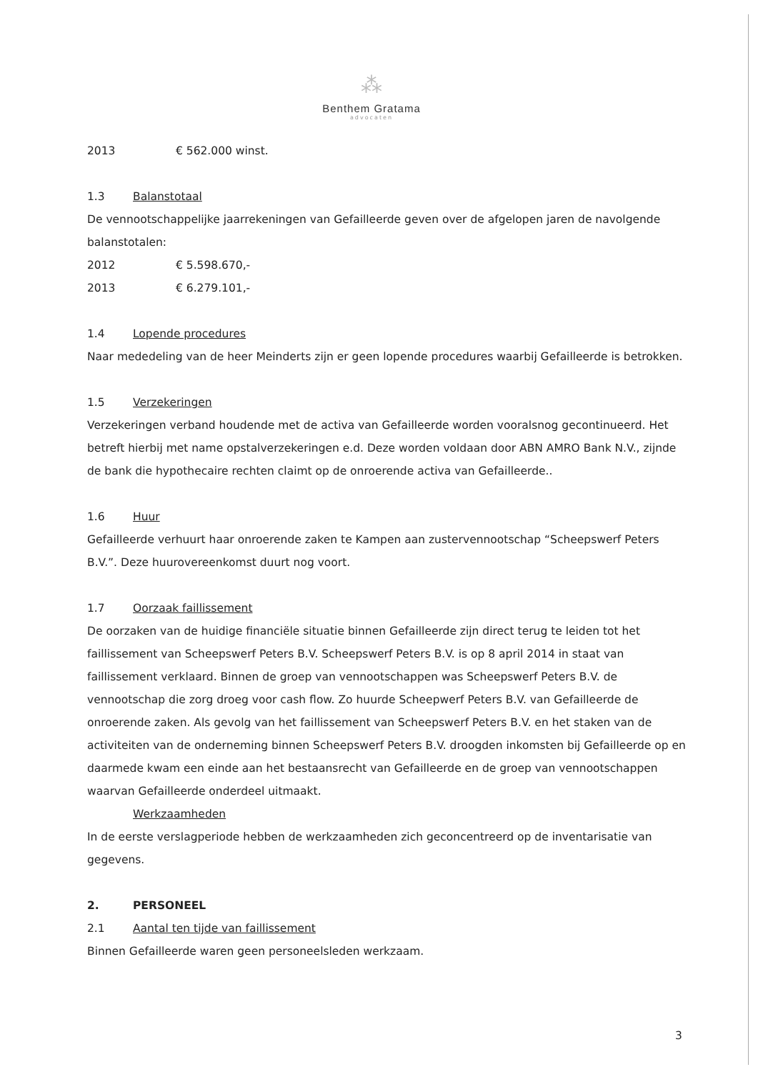⁂
Benthem Gratama
advocaten
2013 € 562.000 winst.
1.3 Balanstotaal
De vennootschappelijke jaarrekeningen van Gefailleerde geven over de afgelopen jaren de navolgende balanstotalen:
2012 € 5.598.670,-
2013 € 6.279.101,-
1.4 Lopende procedures
Naar mededeling van de heer Meinderts zijn er geen lopende procedures waarbij Gefailleerde is betrokken.
1.5 Verzekeringen
Verzekeringen verband houdende met de activa van Gefailleerde worden vooralsnog gecontinueerd. Het betreft hierbij met name opstalverzekeringen e.d. Deze worden voldaan door ABN AMRO Bank N.V., zijnde de bank die hypothecaire rechten claimt op de onroerende activa van Gefailleerde..
1.6 Huur
Gefailleerde verhuurt haar onroerende zaken te Kampen aan zustervennootschap “Scheepswerf Peters B.V.”. Deze huurovereenkomst duurt nog voort.
1.7 Oorzaak faillissement
De oorzaken van de huidige financiële situatie binnen Gefailleerde zijn direct terug te leiden tot het faillissement van Scheepswerf Peters B.V. Scheepswerf Peters B.V. is op 8 april 2014 in staat van faillissement verklaard. Binnen de groep van vennootschappen was Scheepswerf Peters B.V. de vennootschap die zorg droeg voor cash flow. Zo huurde Scheepwerf Peters B.V. van Gefailleerde de onroerende zaken. Als gevolg van het faillissement van Scheepswerf Peters B.V. en het staken van de activiteiten van de onderneming binnen Scheepswerf Peters B.V. droogden inkomsten bij Gefailleerde op en daarmede kwam een einde aan het bestaansrecht van Gefailleerde en de groep van vennootschappen waarvan Gefailleerde onderdeel uitmaakt.
Werkzaamheden
In de eerste verslagperiode hebben de werkzaamheden zich geconcentreerd op de inventarisatie van gegevens.
2. PERSONEEL
2.1 Aantal ten tijde van faillissement
Binnen Gefailleerde waren geen personeelsleden werkzaam.
3